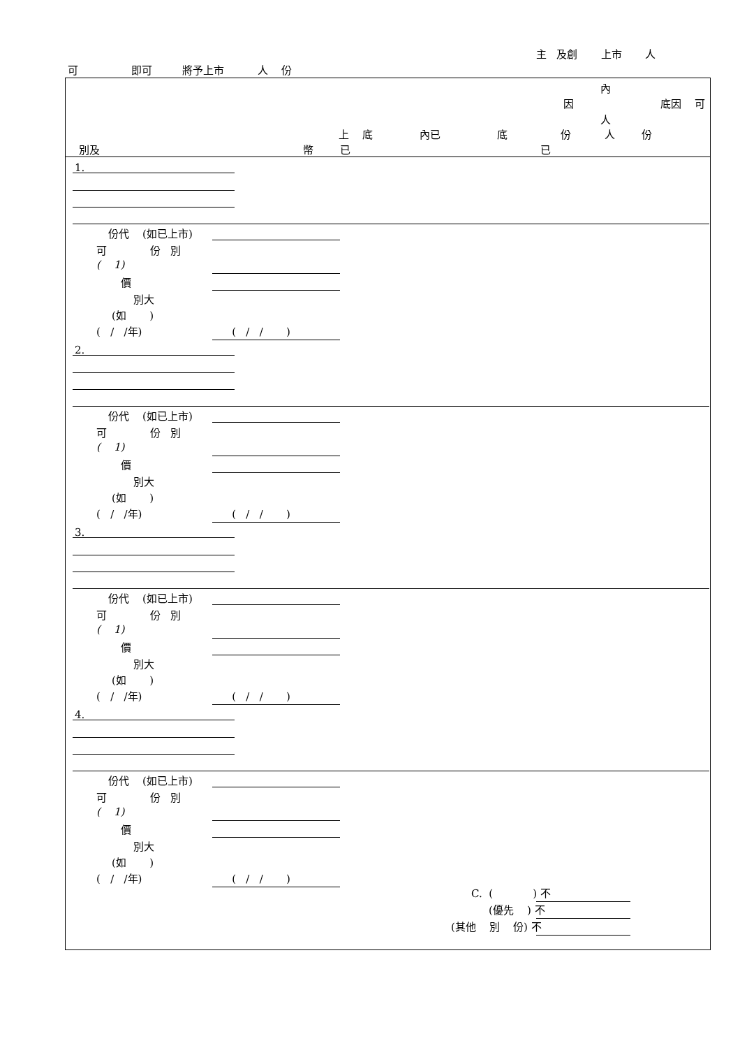主 及創 上市 人
可 即可 將予上市 人 份
內
因 底因 可
人
上 底 內已 底 份 人 份
別及 幣 已 已
1.
2.
3.
4.
份代 (如已上市)
可 份 別
( 1)
價
別大
(如 )
( / /年) ( / / )
份代 (如已上市)
可 份 別
( 1)
價
別大
(如 )
( / /年) ( / / )
份代 (如已上市)
可 份 別
( 1)
價
別大
(如 )
( / /年) ( / / )
份代 (如已上市)
可 份 別
( 1)
價
別大
(如 )
( / /年) ( / / )
C. ( ) 不
(優先 ) 不
(其他 別 份) 不